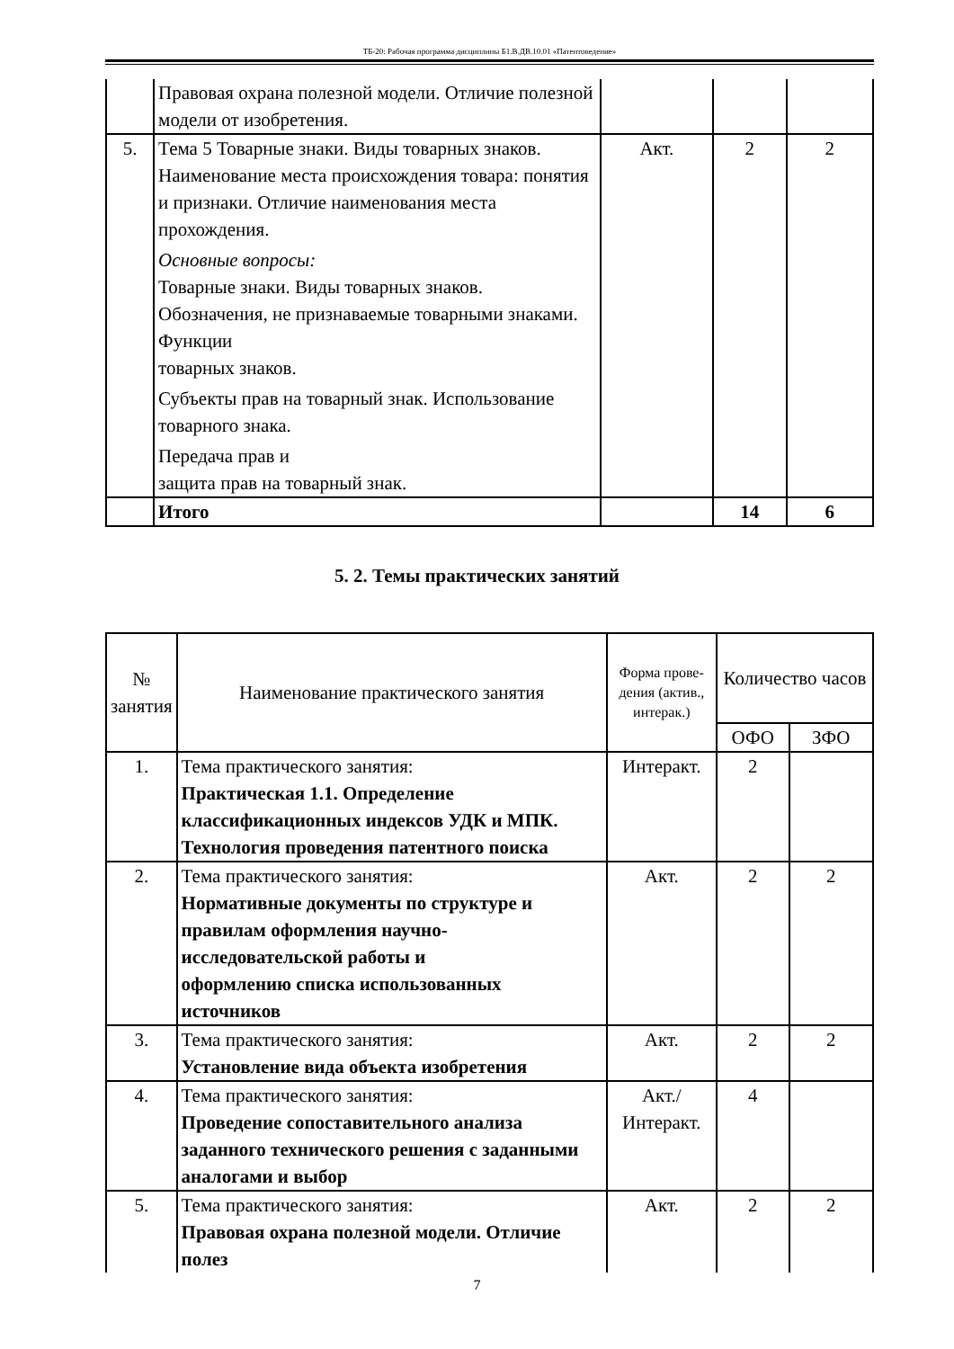ТБ-20: Рабочая программа дисциплины Б1.В.ДВ.10.01 «Патентоведение»
| | Правовая охрана полезной модели. Отличие полезной модели от изобретения. | | | |
| 5. | Тема 5 Товарные знаки. Виды товарных знаков. Наименование места происхождения товара: понятия и признаки. Отличие наименования места прохождения. Основные вопросы: Товарные знаки. Виды товарных знаков. Обозначения, не признаваемые товарными знаками. Функции товарных знаков. Субъекты прав на товарный знак. Использование товарного знака. Передача прав и защита прав на товарный знак. | Акт. | 2 | 2 |
| | Итого | | 14 | 6 |
5. 2. Темы практических занятий
| № занятия | Наименование практического занятия | Форма прове-дения (актив., интерак.) | Количество часов | |
| --- | --- | --- | --- | --- |
| | | | ОФО | ЗФО |
| 1. | Тема практического занятия: Практическая 1.1. Определение классификационных индексов УДК и МПК. Технология проведения патентного поиска | Интеракт. | 2 | |
| 2. | Тема практического занятия: Нормативные документы по структуре и правилам оформления научно-исследовательской работы и оформлению списка использованных источников | Акт. | 2 | 2 |
| 3. | Тема практического занятия: Установление вида объекта изобретения | Акт. | 2 | 2 |
| 4. | Тема практического занятия: Проведение сопоставительного анализа заданного технического решения с заданными аналогами и выбор | Акт./ Интеракт. | 4 | |
| 5. | Тема практического занятия: Правовая охрана полезной модели. Отличие полез | Акт. | 2 | 2 |
7